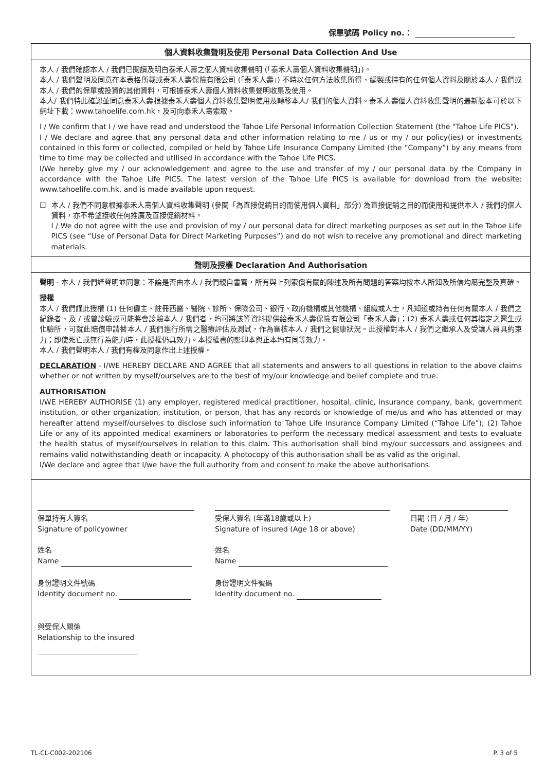保單號碼 Policy no.：
個人資料收集聲明及使用 Personal Data Collection And Use
本人 / 我們確認本人 / 我們已閱讀及明白泰禾人壽之個人資料收集聲明 (「泰禾人壽個人資料收集聲明」)。
本人 / 我們聲明及同意在本表格所載或泰禾人壽保險有限公司 (「泰禾人壽」) 不時以任何方法收集所得、編製或持有的任何個人資料及關於本人 / 我們或本人 / 我們的保單或投資的其他資料，可根據泰禾人壽個人資料收集聲明收集及使用。
本人/ 我們特此確認並同意泰禾人壽根據泰禾人壽個人資料收集聲明使用及轉移本人/ 我們的個人資料。泰禾人壽個人資料收集聲明的最新版本可於以下網址下載：www.tahoelife.com.hk，及可向泰禾人壽索取。
I / We confirm that I / we have read and understood the Tahoe Life Personal Information Collection Statement (the "Tahoe Life PICS").
I / We declare and agree that any personal data and other information relating to me / us or my / our policy(ies) or investments contained in this form or collected, compiled or held by Tahoe Life Insurance Company Limited (the “Company”) by any means from time to time may be collected and utilised in accordance with the Tahoe Life PICS.
I/We hereby give my / our acknowledgement and agree to the use and transfer of my / our personal data by the Company in accordance with the Tahoe Life PICS. The latest version of the Tahoe Life PICS is available for download from the website: www.tahoelife.com.hk, and is made available upon request.
☐ 本人 / 我們不同意根據泰禾人壽個人資料收集聲明 (參閱「為直接促銷目的而使用個人資料」部分) 為直接促銷之目的而使用和提供本人 / 我們的個人資料，亦不希望接收任何推廣及直接促銷材料。
I / We do not agree with the use and provision of my / our personal data for direct marketing purposes as set out in the Tahoe Life PICS (see “Use of Personal Data for Direct Marketing Purposes”) and do not wish to receive any promotional and direct marketing materials.
聲明及授權 Declaration And Authorisation
聲明 - 本人 / 我們謹聲明並同意：不論是否由本人 / 我們親自書寫，所有與上列索償有關的陳述及所有問題的答案均按本人所知及所信均屬完整及真確。
授權
本人 / 我們謹此授權 (1) 任何僱主、註冊西醫、醫院、診所、保險公司、銀行、政府機構或其他機構、組織或人士，凡知道或持有任何有關本人 / 我們之紀錄者、及 / 或曾診驗或可能將會診驗本人 / 我們者，均可將該等資料提供給泰禾人壽保險有限公司「泰禾人壽」；(2) 泰禾人壽或任何其指定之醫生或化驗所，可就此賠償申請替本人 / 我們進行所需之醫療評估及測試，作為審核本人 / 我們之健康狀況。此授權對本人 / 我們之繼承人及受讓人員具約束力；即使死亡或無行為能力時，此授權仍具效力。本授權書的影印本與正本均有同等效力。
本人 / 我們聲明本人 / 我們有權及同意作出上述授權。
DECLARATION - I/WE HEREBY DECLARE AND AGREE that all statements and answers to all questions in relation to the above claims whether or not written by myself/ourselves are to the best of my/our knowledge and belief complete and true.
AUTHORISATION
I/WE HEREBY AUTHORISE (1) any employer, registered medical practitioner, hospital, clinic, insurance company, bank, government institution, or other organization, institution, or person, that has any records or knowledge of me/us and who has attended or may hereafter attend myself/ourselves to disclose such information to Tahoe Life Insurance Company Limited (“Tahoe Life”); (2) Tahoe Life or any of its appointed medical examiners or laboratories to perform the necessary medical assessment and tests to evaluate the health status of myself/ourselves in relation to this claim. This authorisation shall bind my/our successors and assignees and remains valid notwithstanding death or incapacity. A photocopy of this authorisation shall be as valid as the original.
I/We declare and agree that I/we have the full authority from and consent to make the above authorisations.
保單持有人簽名
Signature of policyowner
姓名
Name
身份證明文件號碼
Identity document no.
與受保人關係
Relationship to the insured
受保人簽名 (年滿18歲或以上)
Signature of insured (Age 18 or above)
姓名
Name
身份證明文件號碼
Identity document no.
日期 (日 / 月 / 年)
Date (DD/MM/YY)
TL-CL-C002-202106 P. 3 of 5